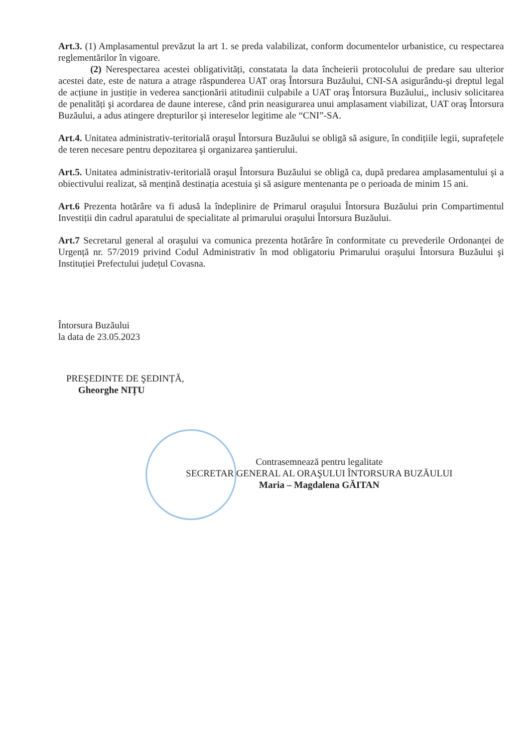Art.3. (1) Amplasamentul prevăzut la art 1. se preda valabilizat, conform documentelor urbanistice, cu respectarea reglementărilor în vigoare.
(2) Nerespectarea acestei obligativități, constatata la data încheierii protocolului de predare sau ulterior acestei date, este de natura a atrage răspunderea UAT oraş Întorsura Buzăului, CNI-SA asigurându-şi dreptul legal de acțiune in justiție in vederea sancționării atitudinii culpabile a UAT oraş Întorsura Buzăului,, inclusiv solicitarea de penalități şi acordarea de daune interese, când prin neasigurarea unui amplasament viabilizat, UAT oraş Întorsura Buzăului, a adus atingere drepturilor şi intereselor legitime ale “CNI”-SA.
Art.4. Unitatea administrativ-teritorială oraşul Întorsura Buzăului se obligă să asigure, în condițiile legii, suprafețele de teren necesare pentru depozitarea şi organizarea şantierului.
Art.5. Unitatea administrativ-teritorială oraşul Întorsura Buzăului se obligă ca, după predarea amplasamentului şi a obiectivului realizat, să mențină destinația acestuia şi să asigure mentenanta pe o perioada de minim 15 ani.
Art.6 Prezenta hotărâre va fi adusă la îndeplinire de Primarul oraşului Întorsura Buzăului prin Compartimentul Investiții din cadrul aparatului de specialitate al primarului oraşului Întorsura Buzăului.
Art.7 Secretarul general al oraşului va comunica prezenta hotărâre în conformitate cu prevederile Ordonanței de Urgență nr. 57/2019 privind Codul Administrativ în mod obligatoriu Primarului oraşului Întorsura Buzăului şi Instituției Prefectului județul Covasna.
Întorsura Buzăului
la data de 23.05.2023
PREŞEDINTE DE ŞEDINȚĂ,
Gheorghe NIȚU
Contrasemnează pentru legalitate
SECRETAR GENERAL AL ORAŞULUI ÎNTORSURA BUZĂULUI
Maria – Magdalena GĂITAN